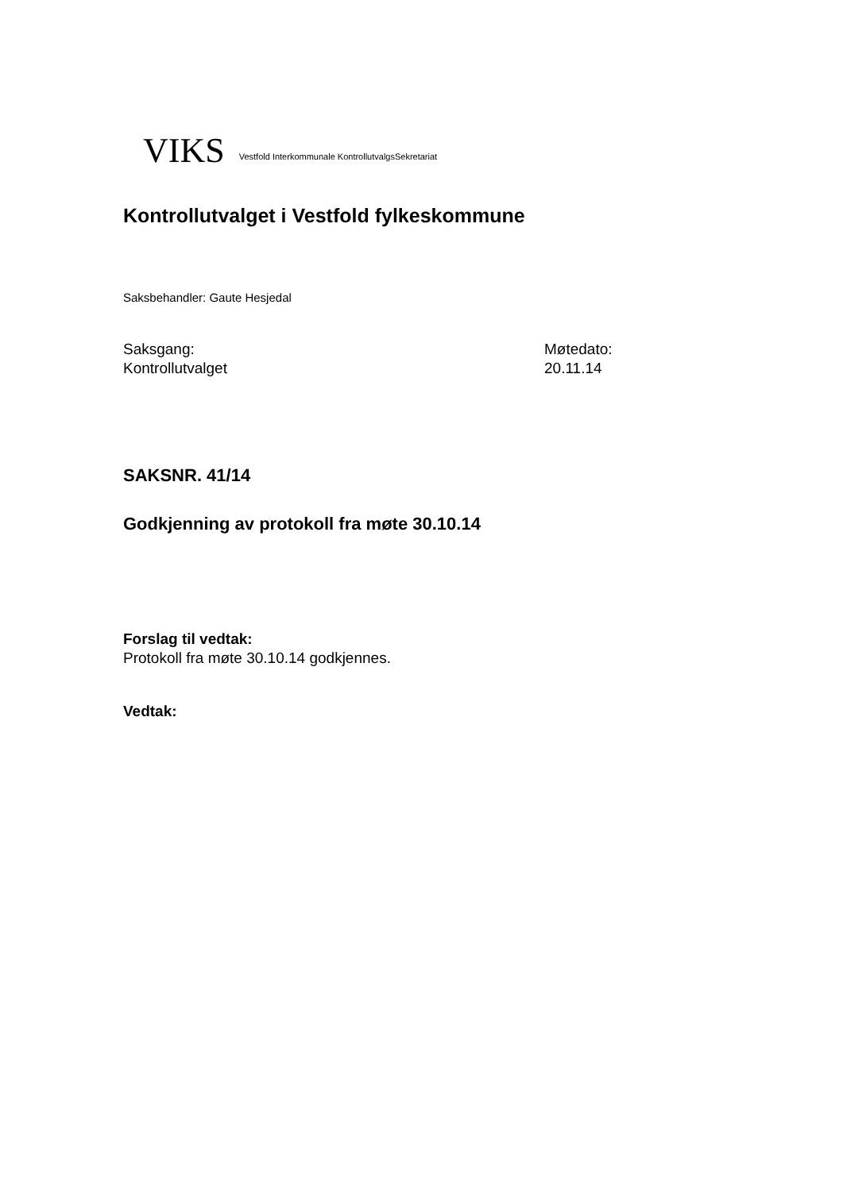VIKS Vestfold Interkommunale KontrollutvalgsSekretariat
Kontrollutvalget i Vestfold fylkeskommune
Saksbehandler: Gaute Hesjedal
Saksgang:
Kontrollutvalget
Møtedato:
20.11.14
SAKSNR. 41/14
Godkjenning av protokoll fra møte 30.10.14
Forslag til vedtak:
Protokoll fra møte 30.10.14 godkjennes.
Vedtak: